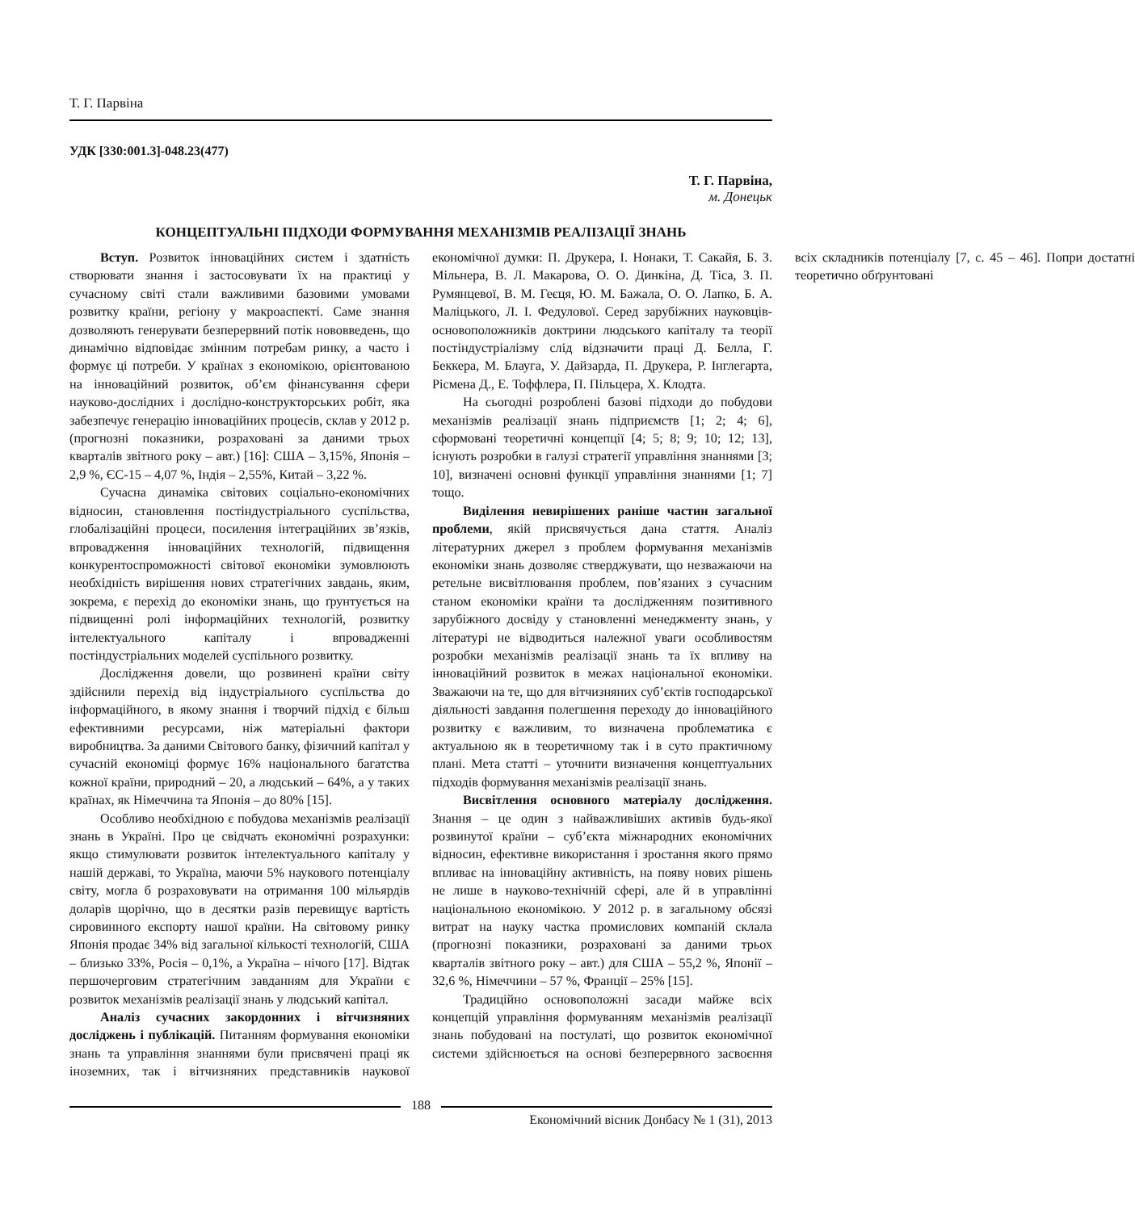Т. Г. Парвіна
УДК [330:001.3]-048.23(477)
Т. Г. Парвіна,
м. Донецьк
КОНЦЕПТУАЛЬНІ ПІДХОДИ ФОРМУВАННЯ МЕХАНІЗМІВ РЕАЛІЗАЦІЇ ЗНАНЬ
Вступ. Розвиток інноваційних систем і здатність створювати знання і застосовувати їх на практиці у сучасному світі стали важливими базовими умовами розвитку країни, регіону у макроаспекті. Саме знання дозволяють генерувати безперервний потік нововведень, що динамічно відповідає змінним потребам ринку, а часто і формує ці потреби. У країнах з економікою, орієнтованою на інноваційний розвиток, об’єм фінансування сфери науково-дослідних і дослідно-конструкторських робіт, яка забезпечує генерацію інноваційних процесів, склав у 2012 р. (прогнозні показники, розраховані за даними трьох кварталів звітного року – авт.) [16]: США – 3,15%, Японія – 2,9 %, ЄС-15 – 4,07 %, Індія – 2,55%, Китай – 3,22 %.
Сучасна динаміка світових соціально-економічних відносин, становлення постіндустріального суспільства, глобалізаційні процеси, посилення інтеграційних зв’язків, впровадження інноваційних технологій, підвищення конкурентоспроможності світової економіки зумовлюють необхідність вирішення нових стратегічних завдань, яким, зокрема, є перехід до економіки знань, що ґрунтується на підвищенні ролі інформаційних технологій, розвитку інтелектуального капіталу і впровадженні постіндустріальних моделей суспільного розвитку.
Дослідження довели, що розвинені країни світу здійснили перехід від індустріального суспільства до інформаційного, в якому знання і творчий підхід є більш ефективними ресурсами, ніж матеріальні фактори виробництва. За даними Світового банку, фізичний капітал у сучасній економіці формує 16% національного багатства кожної країни, природний – 20, а людський – 64%, а у таких країнах, як Німеччина та Японія – до 80% [15].
Особливо необхідною є побудова механізмів реалізації знань в Україні. Про це свідчать економічні розрахунки: якщо стимулювати розвиток інтелектуального капіталу у нашій державі, то Україна, маючи 5% наукового потенціалу світу, могла б розраховувати на отримання 100 мільярдів доларів щорічно, що в десятки разів перевищує вартість сировинного експорту нашої країни. На світовому ринку Японія продає 34% від загальної кількості технологій, США – близько 33%, Росія – 0,1%, а Україна – нічого [17]. Відтак першочерговим стратегічним завданням для України є розвиток механізмів реалізації знань у людський капітал.
Аналіз сучасних закордонних і вітчизняних досліджень і публікацій. Питанням формування економіки знань та управління знаннями були присвячені праці як іноземних, так і вітчизняних представників наукової економічної думки: П. Друкера, І. Нонаки, Т. Сакайя, Б. З. Мільнера, В. Л. Макарова, О. О. Динкіна, Д. Тіса, З. П. Румянцевої, В. М. Геєця, Ю. М. Бажала, О. О. Лапко, Б. А. Маліцького, Л. І. Федулової. Серед зарубіжних науковців-основоположників доктрини людського капіталу та теорії постіндустріалізму слід відзначити праці Д. Белла, Г. Беккера, М. Блауга, У. Дайзарда, П. Друкера, Р. Інглегарта, Рісмена Д., Е. Тоффлера, П. Пільцера, Х. Клодта.
На сьогодні розроблені базові підходи до побудови механізмів реалізації знань підприємств [1; 2; 4; 6], сформовані теоретичні концепції [4; 5; 8; 9; 10; 12; 13], існують розробки в галузі стратегії управління знаннями [3; 10], визначені основні функції управління знаннями [1; 7] тощо.
Виділення невирішених раніше частин загальної проблеми, якій присвячується дана стаття. Аналіз літературних джерел з проблем формування механізмів економіки знань дозволяє стверджувати, що незважаючи на ретельне висвітлювання проблем, пов’язаних з сучасним станом економіки країни та дослідженням позитивного зарубіжного досвіду у становленні менеджменту знань, у літературі не відводиться належної уваги особливостям розробки механізмів реалізації знань та їх впливу на інноваційний розвиток в межах національної економіки. Зважаючи на те, що для вітчизняних суб’єктів господарської діяльності завдання полегшення переходу до інноваційного розвитку є важливим, то визначена проблематика є актуальною як в теоретичному так і в суто практичному плані. Мета статті – уточнити визначення концептуальних підходів формування механізмів реалізації знань.
Висвітлення основного матеріалу дослідження. Знання – це один з найважливіших активів будь-якої розвинутої країни – суб’єкта міжнародних економічних відносин, ефективне використання і зростання якого прямо впливає на інноваційну активність, на появу нових рішень не лише в науково-технічній сфері, але й в управлінні національною економікою. У 2012 р. в загальному обсязі витрат на науку частка промислових компаній склала (прогнозні показники, розраховані за даними трьох кварталів звітного року – авт.) для США – 55,2 %, Японії – 32,6 %, Німеччини – 57 %, Франції – 25% [15].
Традиційно основоположні засади майже всіх концепцій управління формуванням механізмів реалізації знань побудовані на постулаті, що розвиток економічної системи здійснюється на основі безперервного засвоєння всіх складників потенціалу [7, с. 45 – 46]. Попри достатні теоретично обґрунтовані
188
Економічний вісник Донбасу № 1 (31), 2013